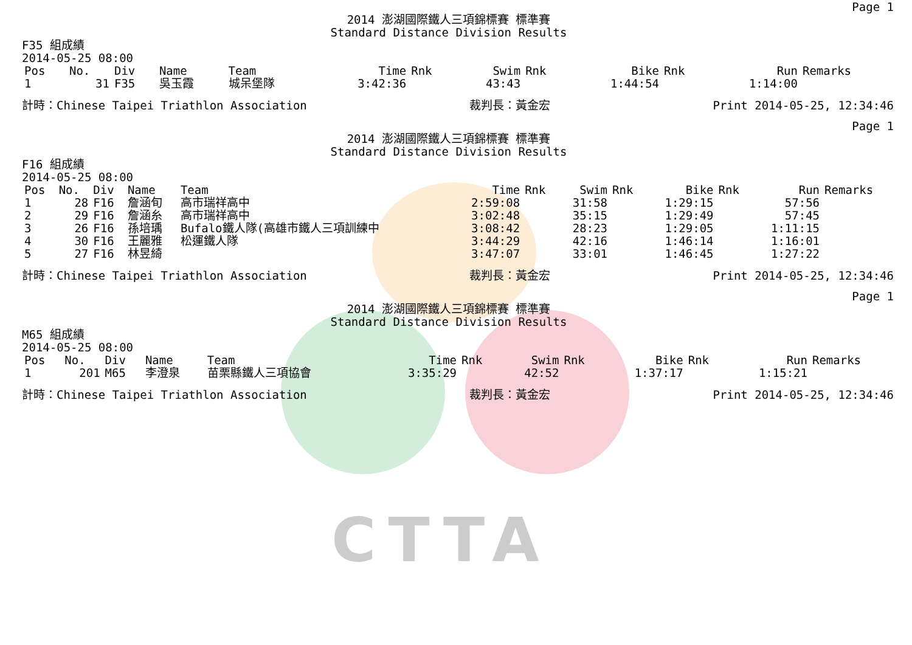CTTA
Page 1
2014 澎湖國際鐵人三項錦標賽 標準賽
Standard Distance Division Results
F35 組成績
2014-05-25 08:00
| Pos | No. | Div | Name | Team | Time | Rnk | Swim | Rnk | Bike | Rnk | Run | Remarks |
| --- | --- | --- | --- | --- | --- | --- | --- | --- | --- | --- | --- | --- |
| 1 | 31 | F35 | 吳玉霞 | 城呆堡隊 | 3:42:36 | | 43:43 | | 1:44:54 | | 1:14:00 | |
計時：Chinese Taipei Triathlon Association 裁判長：黃金宏 Print 2014-05-25, 12:34:46
Page 1
2014 澎湖國際鐵人三項錦標賽 標準賽
Standard Distance Division Results
F16 組成績
2014-05-25 08:00
| Pos | No. | Div | Name | Team | Time | Rnk | Swim | Rnk | Bike | Rnk | Run | Remarks |
| --- | --- | --- | --- | --- | --- | --- | --- | --- | --- | --- | --- | --- |
| 1 | 28 | F16 | 詹涵旬 | 高市瑞祥高中 | 2:59:08 | | 31:58 | | 1:29:15 | | 57:56 | |
| 2 | 29 | F16 | 詹涵糸 | 高市瑞祥高中 | 3:02:48 | | 35:15 | | 1:29:49 | | 57:45 | |
| 3 | 26 | F16 | 孫培瑀 | Bufalo鐵人隊(高雄市鐵人三項訓練中 | 3:08:42 | | 28:23 | | 1:29:05 | | 1:11:15 | |
| 4 | 30 | F16 | 王麗雅 | 松運鐵人隊 | 3:44:29 | | 42:16 | | 1:46:14 | | 1:16:01 | |
| 5 | 27 | F16 | 林昱綺 | | 3:47:07 | | 33:01 | | 1:46:45 | | 1:27:22 | |
計時：Chinese Taipei Triathlon Association 裁判長：黃金宏 Print 2014-05-25, 12:34:46
Page 1
2014 澎湖國際鐵人三項錦標賽 標準賽
Standard Distance Division Results
M65 組成績
2014-05-25 08:00
| Pos | No. | Div | Name | Team | Time | Rnk | Swim | Rnk | Bike | Rnk | Run | Remarks |
| --- | --- | --- | --- | --- | --- | --- | --- | --- | --- | --- | --- | --- |
| 1 | 201 | M65 | 李澄泉 | 苗栗縣鐵人三項協會 | 3:35:29 | | 42:52 | | 1:37:17 | | 1:15:21 | |
計時：Chinese Taipei Triathlon Association 裁判長：黃金宏 Print 2014-05-25, 12:34:46